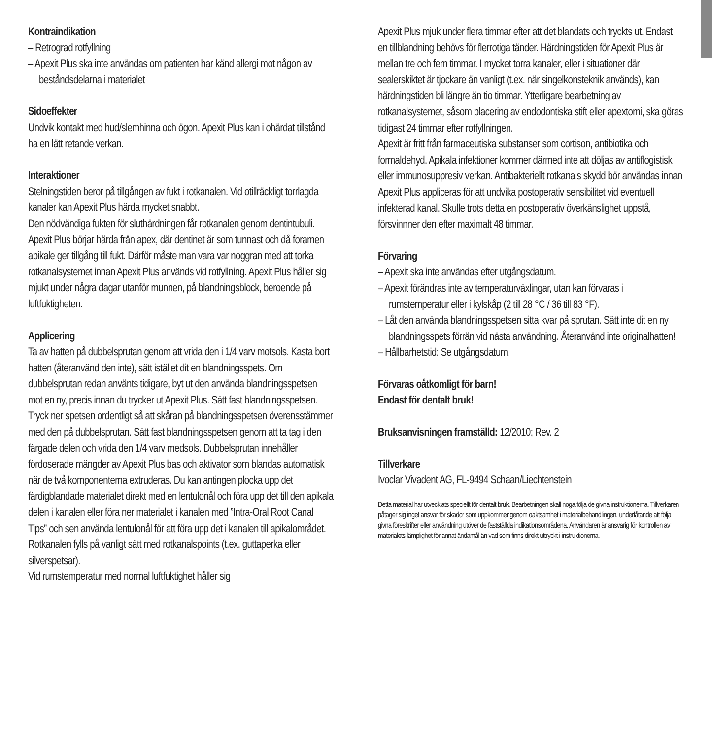Kontraindikation
– Retrograd rotfyllning
– Apexit Plus ska inte användas om patienten har känd allergi mot någon av beståndsdelarna i materialet
Sidoeffekter
Undvik kontakt med hud/slemhinna och ögon. Apexit Plus kan i ohärdat tillstånd ha en lätt retande verkan.
Interaktioner
Stelningstiden beror på tillgången av fukt i rotkanalen. Vid otillräckligt torrlagda kanaler kan Apexit Plus härda mycket snabbt.
Den nödvändiga fukten för sluthärdningen får rotkanalen genom dentintubuli. Apexit Plus börjar härda från apex, där dentinet är som tunnast och då foramen apikale ger tillgång till fukt. Därför måste man vara var noggran med att torka rotkanalsystemet innan Apexit Plus används vid rotfyllning. Apexit Plus håller sig mjukt under några dagar utanför munnen, på blandningsblock, beroende på luftfuktigheten.
Applicering
Ta av hatten på dubbelsprutan genom att vrida den i 1/4 varv motsols. Kasta bort hatten (återanvänd den inte), sätt istället dit en blandningsspets. Om dubbelsprutan redan använts tidigare, byt ut den använda blandningsspetsen mot en ny, precis innan du trycker ut Apexit Plus. Sätt fast blandningsspetsen. Tryck ner spetsen ordentligt så att skåran på blandningsspetsen överensstämmer med den på dubbelsprutan. Sätt fast blandningsspetsen genom att ta tag i den färgade delen och vrida den 1/4 varv medsols. Dubbelsprutan innehåller fördoserade mängder av Apexit Plus bas och aktivator som blandas automatisk när de två komponenterna extruderas. Du kan antingen plocka upp det färdigblandade materialet direkt med en lentulonål och föra upp det till den apikala delen i kanalen eller föra ner materialet i kanalen med ”Intra-Oral Root Canal Tips” och sen använda lentulonål för att föra upp det i kanalen till apikalområdet. Rotkanalen fylls på vanligt sätt med rotkanalspoints (t.ex. guttaperka eller silverspetsar).
Vid rumstemperatur med normal luftfuktighet håller sig
Apexit Plus mjuk under flera timmar efter att det blandats och tryckts ut. Endast en tillblandning behövs för flerrotiga tänder. Härdningstiden för Apexit Plus är mellan tre och fem timmar. I mycket torra kanaler, eller i situationer där sealerskiktet är tjockare än vanligt (t.ex. när singelkonsteknik används), kan härdningstiden bli längre än tio timmar. Ytterligare bearbetning av rotkanalsystemet, såsom placering av endodontiska stift eller apextomi, ska göras tidigast 24 timmar efter rotfyllningen.
Apexit är fritt från farmaceutiska substanser som cortison, antibiotika och formaldehyd. Apikala infektioner kommer därmed inte att döljas av antiflogistisk eller immunosuppresiv verkan. Antibakteriellt rotkanals skydd bör användas innan Apexit Plus appliceras för att undvika postoperativ sensibilitet vid eventuell infekterad kanal. Skulle trots detta en postoperativ överkänslighet uppstå, försvinnner den efter maximalt 48 timmar.
Förvaring
– Apexit ska inte användas efter utgångsdatum.
– Apexit förändras inte av temperaturväxlingar, utan kan förvaras i rumstemperatur eller i kylskåp (2 till 28 °C / 36 till 83 °F).
– Låt den använda blandningsspetsen sitta kvar på sprutan. Sätt inte dit en ny blandningsspets förrän vid nästa användning. Återanvänd inte originalhatten!
– Hållbarhetstid: Se utgångsdatum.
Förvaras oåtkomligt för barn!
Endast för dentalt bruk!
Bruksanvisningen framställd: 12/2010; Rev. 2
Tillverkare
Ivoclar Vivadent AG, FL-9494 Schaan/Liechtenstein
Detta material har utvecklats speciellt för dentalt bruk. Bearbetningen skall noga följa de givna instruktionerna. Tillverkaren påtager sig inget ansvar för skador som uppkommer genom oaktsamhet i materialbehandlingen, underlåtande att följa givna föreskrifter eller användning utöver de fastställda indikationsområdena. Användaren är ansvarig för kontrollen av materialets lämplighet för annat ändamål än vad som finns direkt uttryckt i instruktionerna.